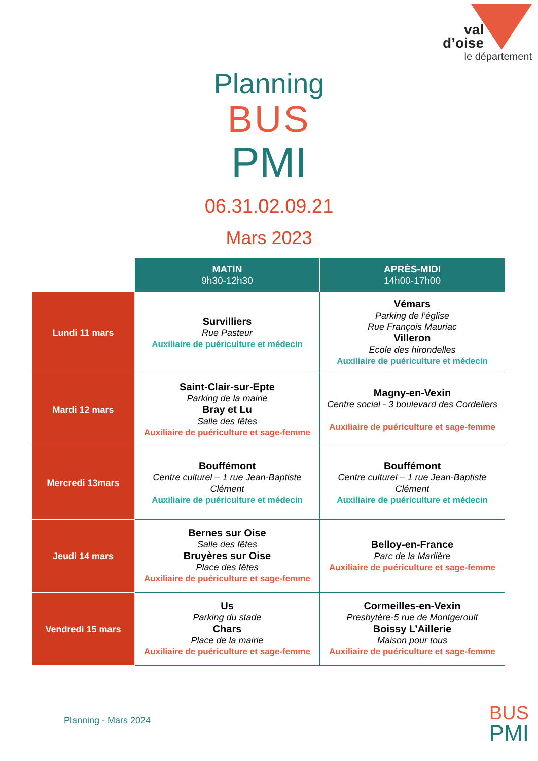val
d’oise
le département
Planning
BUS
PMI
06.31.02.09.21
Mars 2023
| | MATIN 9h30-12h30 | APRÈS-MIDI 14h00-17h00 |
| --- | --- | --- |
| Lundi 11 mars | Survilliers Rue Pasteur Auxiliaire de puériculture et médecin | Vémars Parking de l’église Rue François Mauriac Villeron Ecole des hirondelles Auxiliaire de puériculture et médecin |
| Mardi 12 mars | Saint-Clair-sur-Epte Parking de la mairie Bray et Lu Salle des fêtes Auxiliaire de puériculture et sage-femme | Magny-en-Vexin Centre social - 3 boulevard des Cordeliers Auxiliaire de puériculture et sage-femme |
| Mercredi 13mars | Bouffémont Centre culturel – 1 rue Jean-Baptiste Clément Auxiliaire de puériculture et médecin | Bouffémont Centre culturel – 1 rue Jean-Baptiste Clément Auxiliaire de puériculture et médecin |
| Jeudi 14 mars | Bernes sur Oise Salle des fêtes Bruyères sur Oise Place des fêtes Auxiliaire de puériculture et sage-femme | Belloy-en-France Parc de la Marlière Auxiliaire de puériculture et sage-femme |
| Vendredi 15 mars | Us Parking du stade Chars Place de la mairie Auxiliaire de puériculture et sage-femme | Cormeilles-en-Vexin Presbytère-5 rue de Montgeroult Boissy L’Aillerie Maison pour tous Auxiliaire de puériculture et sage-femme |
Planning - Mars 2024
BUS
PMI